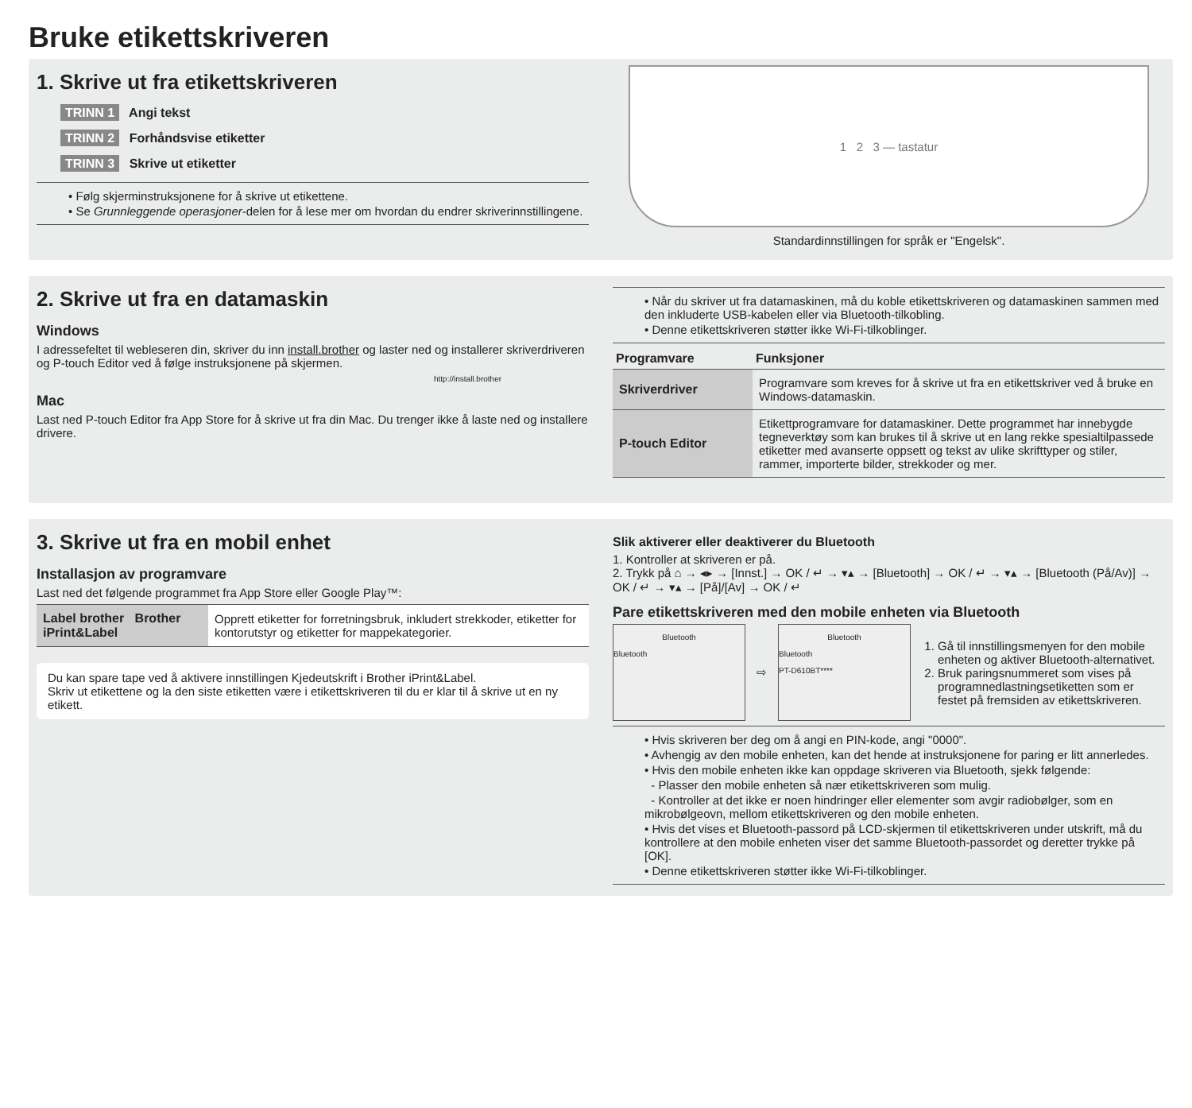Bruke etikettskriveren
1. Skrive ut fra etikettskriveren
TRINN 1 Angi tekst
TRINN 2 Forhåndsvise etiketter
TRINN 3 Skrive ut etiketter
• Følg skjerminstruksjonene for å skrive ut etikettene.
• Se Grunnleggende operasjoner-delen for å lese mer om hvordan du endrer skriverinnstillingene.
1 2 3 — tastatur
Standardinnstillingen for språk er "Engelsk".
2. Skrive ut fra en datamaskin
Windows
I adressefeltet til webleseren din, skriver du inn install.brother og laster ned og installerer skriverdriveren og P-touch Editor ved å følge instruksjonene på skjermen.
http://install.brother
Mac
Last ned P-touch Editor fra App Store for å skrive ut fra din Mac. Du trenger ikke å laste ned og installere drivere.
• Når du skriver ut fra datamaskinen, må du koble etikettskriveren og datamaskinen sammen med den inkluderte USB-kabelen eller via Bluetooth-tilkobling.
• Denne etikettskriveren støtter ikke Wi-Fi-tilkoblinger.
| Programvare | Funksjoner |
| --- | --- |
| Skriverdriver | Programvare som kreves for å skrive ut fra en etikettskriver ved å bruke en Windows-datamaskin. |
| P-touch Editor | Etikettprogramvare for datamaskiner. Dette programmet har innebygde tegneverktøy som kan brukes til å skrive ut en lang rekke spesialtilpassede etiketter med avanserte oppsett og tekst av ulike skrifttyper og stiler, rammer, importerte bilder, strekkoder og mer. |
3. Skrive ut fra en mobil enhet
Installasjon av programvare
Last ned det følgende programmet fra App Store eller Google Play™:
| Label brother Brother iPrint&Label | Opprett etiketter for forretningsbruk, inkludert strekkoder, etiketter for kontorutstyr og etiketter for mappekategorier. |
Du kan spare tape ved å aktivere innstillingen Kjedeutskrift i Brother iPrint&Label.
Skriv ut etikettene og la den siste etiketten være i etikettskriveren til du er klar til å skrive ut en ny etikett.
Slik aktiverer eller deaktiverer du Bluetooth
1. Kontroller at skriveren er på.
2. Trykk på ⌂ → ◂▸ → [Innst.] → OK / ↵ → ▾▴ → [Bluetooth] → OK / ↵ → ▾▴ → [Bluetooth (På/Av)] → OK / ↵ → ▾▴ → [På]/[Av] → OK / ↵
Pare etikettskriveren med den mobile enheten via Bluetooth
Bluetooth
Bluetooth
⇨
Bluetooth
Bluetooth
PT-D610BT****
1. Gå til innstillingsmenyen for den mobile enheten og aktiver Bluetooth-alternativet.
2. Bruk paringsnummeret som vises på programnedlastningsetiketten som er festet på fremsiden av etikettskriveren.
• Hvis skriveren ber deg om å angi en PIN-kode, angi "0000".
• Avhengig av den mobile enheten, kan det hende at instruksjonene for paring er litt annerledes.
• Hvis den mobile enheten ikke kan oppdage skriveren via Bluetooth, sjekk følgende:
- Plasser den mobile enheten så nær etikettskriveren som mulig.
- Kontroller at det ikke er noen hindringer eller elementer som avgir radiobølger, som en mikrobølgeovn, mellom etikettskriveren og den mobile enheten.
• Hvis det vises et Bluetooth-passord på LCD-skjermen til etikettskriveren under utskrift, må du kontrollere at den mobile enheten viser det samme Bluetooth-passordet og deretter trykke på [OK].
• Denne etikettskriveren støtter ikke Wi-Fi-tilkoblinger.